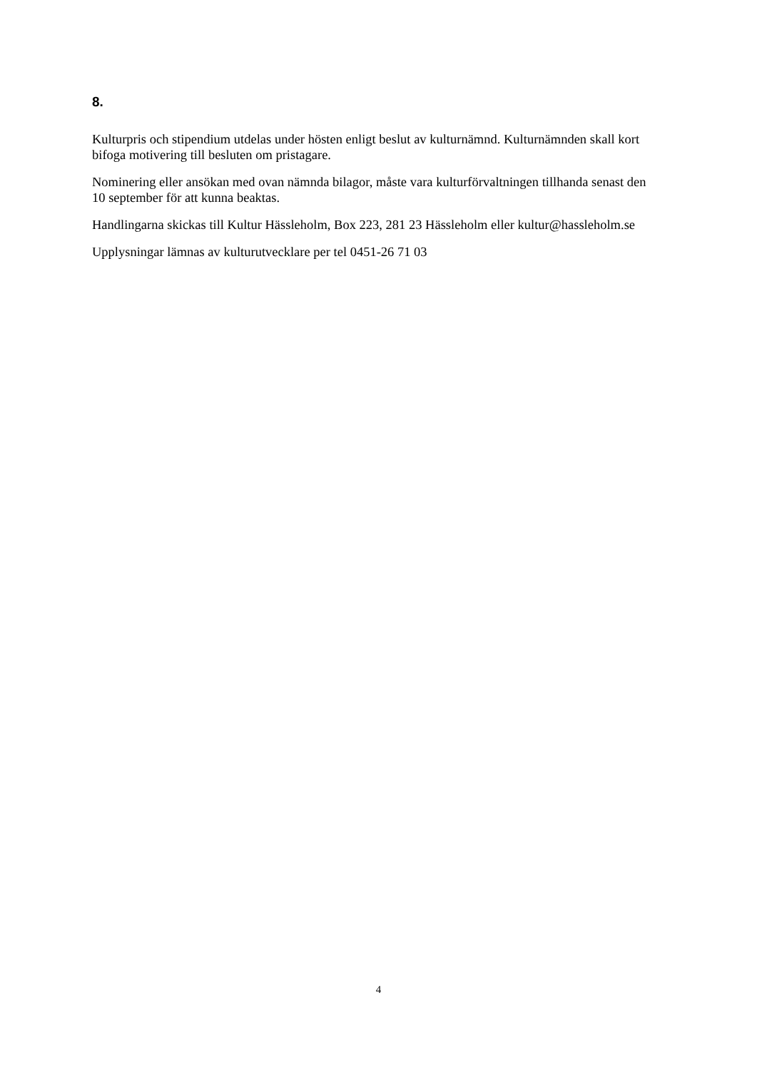8.
Kulturpris och stipendium utdelas under hösten enligt beslut av kulturnämnd. Kulturnämnden skall kort bifoga motivering till besluten om pristagare.
Nominering eller ansökan med ovan nämnda bilagor, måste vara kulturförvaltningen tillhanda senast den 10 september för att kunna beaktas.
Handlingarna skickas till Kultur Hässleholm, Box 223, 281 23 Hässleholm eller kultur@hassleholm.se
Upplysningar lämnas av kulturutvecklare per tel 0451-26 71 03
4